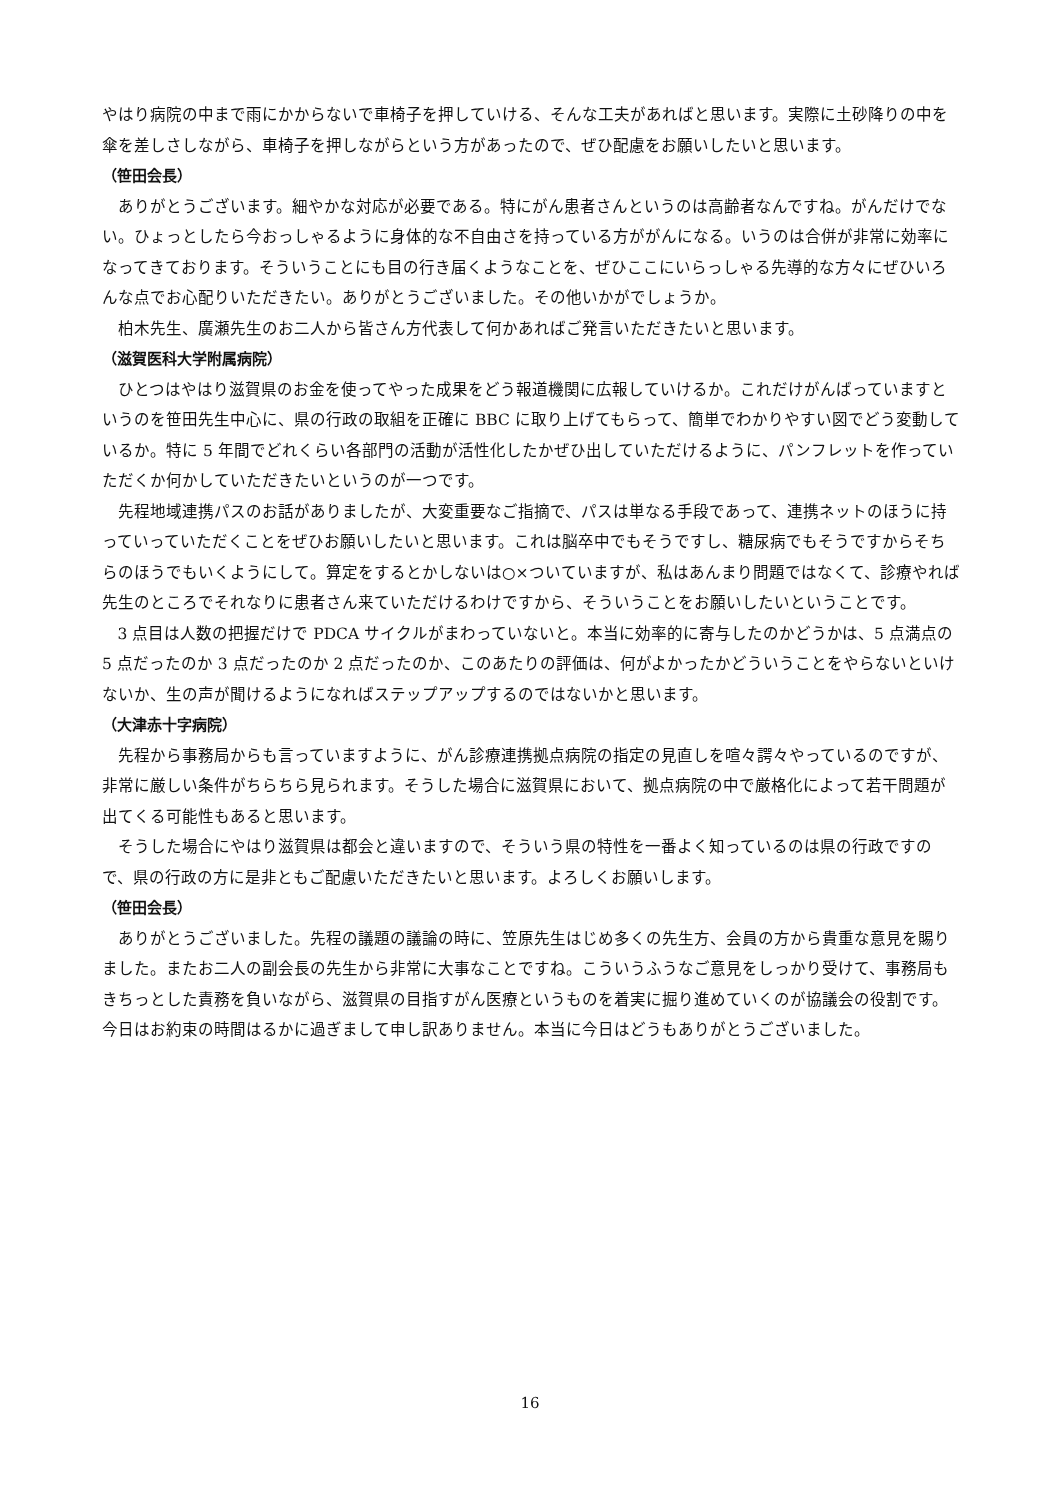やはり病院の中まで雨にかからないで車椅子を押していける、そんな工夫があればと思います。実際に土砂降りの中を傘を差しさしながら、車椅子を押しながらという方があったので、ぜひ配慮をお願いしたいと思います。
（笹田会長）
ありがとうございます。細やかな対応が必要である。特にがん患者さんというのは高齢者なんですね。がんだけでない。ひょっとしたら今おっしゃるように身体的な不自由さを持っている方ががんになる。いうのは合併が非常に効率になってきております。そういうことにも目の行き届くようなことを、ぜひここにいらっしゃる先導的な方々にぜひいろんな点でお心配りいただきたい。ありがとうございました。その他いかがでしょうか。
柏木先生、廣瀬先生のお二人から皆さん方代表して何かあればご発言いただきたいと思います。
（滋賀医科大学附属病院）
ひとつはやはり滋賀県のお金を使ってやった成果をどう報道機関に広報していけるか。これだけがんばっていますというのを笹田先生中心に、県の行政の取組を正確に BBC に取り上げてもらって、簡単でわかりやすい図でどう変動しているか。特に 5 年間でどれくらい各部門の活動が活性化したかぜひ出していただけるように、パンフレットを作っていただくか何かしていただきたいというのが一つです。
先程地域連携パスのお話がありましたが、大変重要なご指摘で、パスは単なる手段であって、連携ネットのほうに持っていっていただくことをぜひお願いしたいと思います。これは脳卒中でもそうですし、糖尿病でもそうですからそちらのほうでもいくようにして。算定をするとかしないは○×ついていますが、私はあんまり問題ではなくて、診療やれば先生のところでそれなりに患者さん来ていただけるわけですから、そういうことをお願いしたいということです。
3 点目は人数の把握だけで PDCA サイクルがまわっていないと。本当に効率的に寄与したのかどうかは、5 点満点の 5 点だったのか 3 点だったのか 2 点だったのか、このあたりの評価は、何がよかったかどういうことをやらないといけないか、生の声が聞けるようになればステップアップするのではないかと思います。
（大津赤十字病院）
先程から事務局からも言っていますように、がん診療連携拠点病院の指定の見直しを喧々諤々やっているのですが、非常に厳しい条件がちらちら見られます。そうした場合に滋賀県において、拠点病院の中で厳格化によって若干問題が出てくる可能性もあると思います。
そうした場合にやはり滋賀県は都会と違いますので、そういう県の特性を一番よく知っているのは県の行政ですので、県の行政の方に是非ともご配慮いただきたいと思います。よろしくお願いします。
（笹田会長）
ありがとうございました。先程の議題の議論の時に、笠原先生はじめ多くの先生方、会員の方から貴重な意見を賜りました。またお二人の副会長の先生から非常に大事なことですね。こういうふうなご意見をしっかり受けて、事務局もきちっとした責務を負いながら、滋賀県の目指すがん医療というものを着実に掘り進めていくのが協議会の役割です。今日はお約束の時間はるかに過ぎまして申し訳ありません。本当に今日はどうもありがとうございました。
16